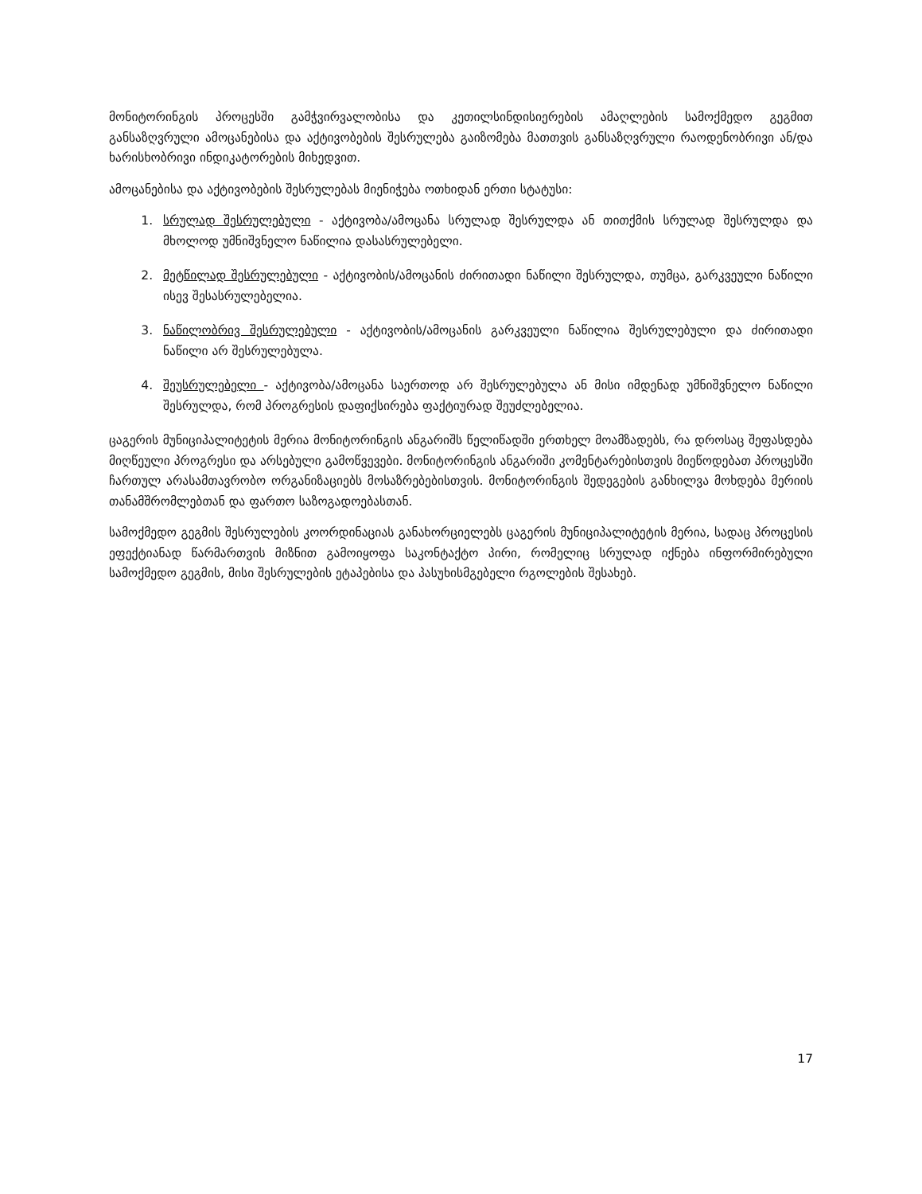მონიტორინგის პროცესში გამჭვირვალობისა და კეთილსინდისიერების ამაღლების სამოქმედო გეგმით განსაზღვრული ამოცანებისა და აქტივობების შესრულება გაიზომება მათთვის განსაზღვრული რაოდენობრივი ან/და ხარისხობრივი ინდიკატორების მიხედვით.
ამოცანებისა და აქტივობების შესრულებას მიენიჭება ოთხიდან ერთი სტატუსი:
1. სრულად შესრულებული - აქტივობა/ამოცანა სრულად შესრულდა ან თითქმის სრულად შესრულდა და მხოლოდ უმნიშვნელო ნაწილია დასასრულებელი.
2. მეტწილად შესრულებული - აქტივობის/ამოცანის ძირითადი ნაწილი შესრულდა, თუმცა, გარკვეული ნაწილი ისევ შესასრულებელია.
3. ნაწილობრივ შესრულებული - აქტივობის/ამოცანის გარკვეული ნაწილია შესრულებული და ძირითადი ნაწილი არ შესრულებულა.
4. შეუსრულებელი - აქტივობა/ამოცანა საერთოდ არ შესრულებულა ან მისი იმდენად უმნიშვნელო ნაწილი შესრულდა, რომ პროგრესის დაფიქსირება ფაქტიურად შეუძლებელია.
ცაგერის მუნიციპალიტეტის მერია მონიტორინგის ანგარიშს წელიწადში ერთხელ მოამზადებს, რა დროსაც შეფასდება მიღწეული პროგრესი და არსებული გამოწვევები. მონიტორინგის ანგარიში კომენტარებისთვის მიეწოდებათ პროცესში ჩართულ არასამთავრობო ორგანიზაციებს მოსაზრებებისთვის. მონიტორინგის შედეგების განხილვა მოხდება მერიის თანამშრომლებთან და ფართო საზოგადოებასთან.
სამოქმედო გეგმის შესრულების კოორდინაციას განახორციელებს ცაგერის მუნიციპალიტეტის მერია, სადაც პროცესის ეფექტიანად წარმართვის მიზნით გამოიყოფა საკონტაქტო პირი, რომელიც სრულად იქნება ინფორმირებული სამოქმედო გეგმის, მისი შესრულების ეტაპებისა და პასუხისმგებელი რგოლების შესახებ.
17